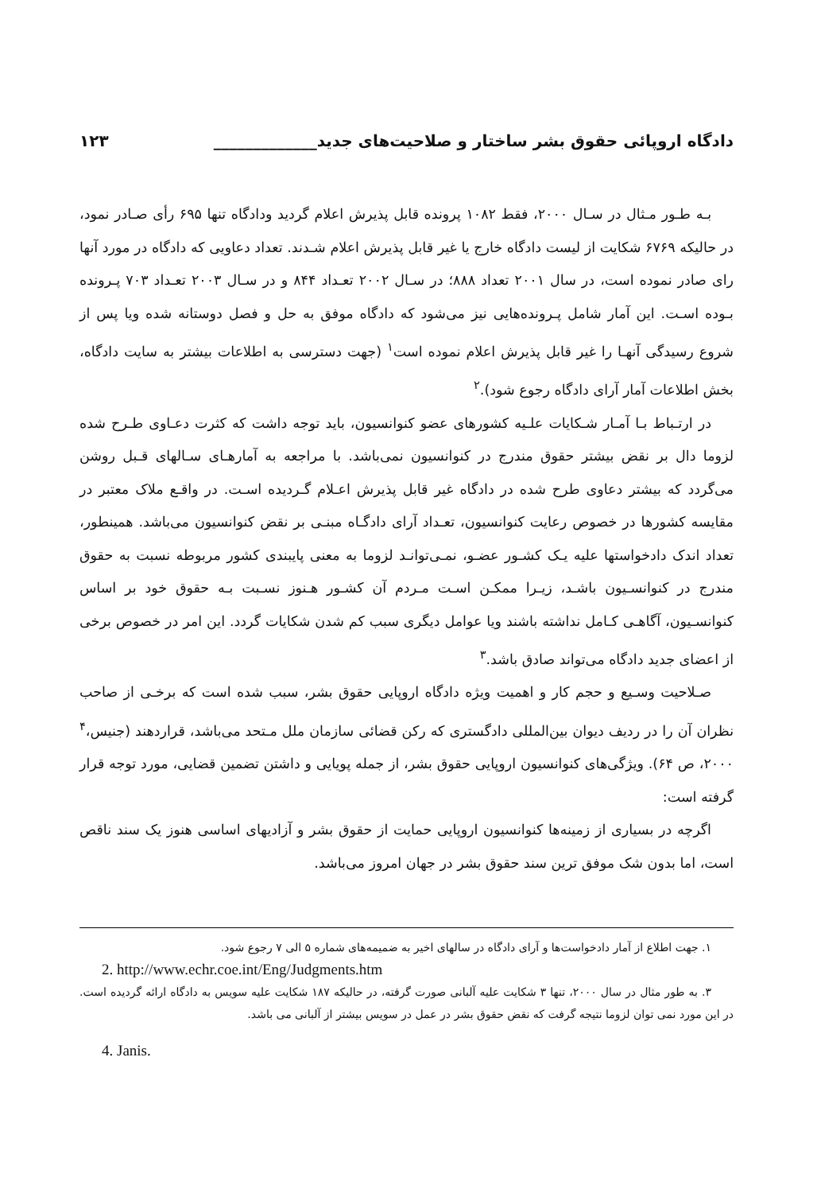دادگاه اروپائی حقوق بشر ساختار و صلاحیت‌های جدید_____________ ۱۲۳
بـه طـور مـثال در سـال ۲۰۰۰، فقط ۱۰۸۲ پرونده قابل پذیرش اعلام گردید ودادگاه تنها ۶۹۵ رأی صـادر نمود، در حالیکه ۶۷۶۹ شکایت از لیست دادگاه خارج یا غیر قابل پذیرش اعلام شـدند. تعداد دعاویی که دادگاه در مورد آنها رای صادر نموده است، در سال ۲۰۰۱ تعداد ۸۸۸؛ در سـال ۲۰۰۲ تعـداد ۸۴۴ و در سـال ۲۰۰۳ تعـداد ۷۰۳ پـرونده بـوده اسـت. این آمار شامل پـرونده‌هایی نیز می‌شود که دادگاه موفق به حل و فصل دوستانه شده ویا پس از شروع رسیدگی آنهـا را غیر قابل پذیرش اعلام نموده است<sup>۱</sup> (جهت دسترسی به اطلاعات بیشتر به سایت دادگاه، بخش اطلاعات آمار آرای دادگاه رجوع شود).<sup>۲</sup>
در ارتـباط بـا آمـار شـکایات علـیه کشورهای عضو کنوانسیون، باید توجه داشت که کثرت دعـاوی طـرح شده لزوما دال بر نقض بیشتر حقوق مندرج در کنوانسیون نمی‌باشد. با مراجعه به آمارهـای سـالهای قـبل روشن می‌گردد که بیشتر دعاوی طرح شده در دادگاه غیر قابل پذیرش اعـلام گـردیده اسـت. در واقـع ملاک معتبر در مقایسه کشورها در خصوص رعایت کنوانسیون، تعـداد آرای دادگـاه مبنـی بر نقض کنوانسیون می‌باشد. همینطور، تعداد اندک دادخواستها علیه یـک کشـور عضـو، نمـی‌توانـد لزوما به معنی پایبندی کشور مربوطه نسبت به حقوق مندرج در کنوانسـیون باشـد، زیـرا ممکـن اسـت مـردم آن کشـور هـنوز نسـبت بـه حقوق خود بر اساس کنوانسـیون، آگاهـی کـامل نداشته باشند ویا عوامل دیگری سبب کم شدن شکایات گردد. این امر در خصوص برخی از اعضای جدید دادگاه می‌تواند صادق باشد.<sup>۳</sup>
صـلاحیت وسـیع و حجم کار و اهمیت ویژه دادگاه اروپایی حقوق بشر، سبب شده است که برخـی از صاحب نظران آن را در ردیف دیوان بین‌المللی دادگستری که رکن قضائی سازمان ملل مـتحد می‌باشد، قراردهند (جنیس،<sup>۴</sup> ۲۰۰۰، ص ۶۴). ویژگی‌های کنوانسیون اروپایی حقوق بشر، از جمله پویایی و داشتن تضمین قضایی، مورد توجه قرار گرفته است:
اگرچه در بسیاری از زمینه‌ها کنوانسیون اروپایی حمایت از حقوق بشر و آزادیهای اساسی هنوز یک سند ناقص است، اما بدون شک موفق ترین سند حقوق بشر در جهان امروز می‌باشد.
۱. جهت اطلاع از آمار دادخواست‌ها و آرای دادگاه در سالهای اخیر به ضمیمه‌های شماره ۵ الی ۷ رجوع شود.
2. http://www.echr.coe.int/Eng/Judgments.htm
۳. به طور مثال در سال ۲۰۰۰، تنها ۳ شکایت علیه آلبانی صورت گرفته، در حالیکه ۱۸۷ شکایت علیه سویس به دادگاه ارائه گردیده است. در این مورد نمی توان لزوما نتیجه گرفت که نقض حقوق بشر در عمل در سویس بیشتر از آلبانی می باشد.
4. Janis.